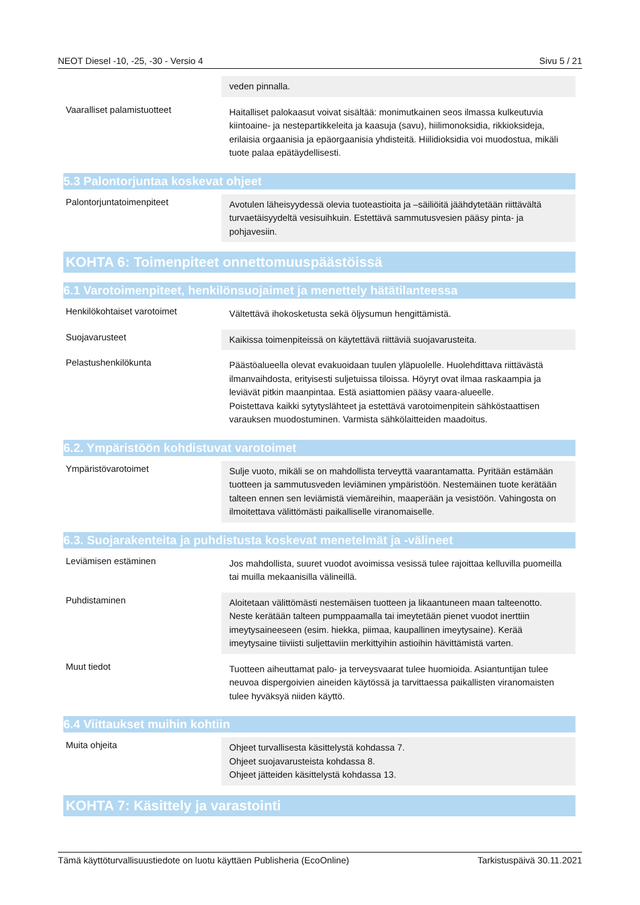NEOT Diesel -10, -25, -30 - Versio 4 Sivu 5 / 21
veden pinnalla.
Vaaralliset palamistuotteet
Haitalliset palokaasut voivat sisältää: monimutkainen seos ilmassa kulkeutuvia kiintoaine- ja nestepartikkeleita ja kaasuja (savu), hiilimonoksidia, rikkioksideja, erilaisia orgaanisia ja epäorgaanisia yhdisteitä. Hiilidioksidia voi muodostua, mikäli tuote palaa epätäydellisesti.
5.3 Palontorjuntaa koskevat ohjeet
Palontorjuntatoimenpiteet
Avotulen läheisyydessä olevia tuoteastioita ja –säiliöitä jäähdytetään riittävältä turvaetäisyydeltä vesisuihkuin. Estettävä sammutusvesien pääsy pinta- ja pohjavesiin.
KOHTA 6: Toimenpiteet onnettomuuspäästöissä
6.1 Varotoimenpiteet, henkilönsuojaimet ja menettely hätätilanteessa
Henkilökohtaiset varotoimet
Vältettävä ihokosketusta sekä öljysumun hengittämistä.
Suojavarusteet
Kaikissa toimenpiteissä on käytettävä riittäviä suojavarusteita.
Pelastushenkilökunta
Päästöalueella olevat evakuoidaan tuulen yläpuolelle. Huolehdittava riittävästä ilmanvaihdosta, erityisesti suljetuissa tiloissa. Höyryt ovat ilmaa raskaampia ja leviävät pitkin maanpintaa. Estä asiattomien pääsy vaara-alueelle.
Poistettava kaikki sytytyslähteet ja estettävä varotoimenpitein sähköstaattisen varauksen muodostuminen. Varmista sähkölaitteiden maadoitus.
6.2. Ympäristöön kohdistuvat varotoimet
Ympäristövarotoimet
Sulje vuoto, mikäli se on mahdollista terveyttä vaarantamatta. Pyritään estämään tuotteen ja sammutusveden leviäminen ympäristöön. Nestemäinen tuote kerätään talteen ennen sen leviämistä viemäreihin, maaperään ja vesistöön. Vahingosta on ilmoitettava välittömästi paikalliselle viranomaiselle.
6.3. Suojarakenteita ja puhdistusta koskevat menetelmät ja -välineet
Leviämisen estäminen
Jos mahdollista, suuret vuodot avoimissa vesissä tulee rajoittaa kelluvilla puomeilla tai muilla mekaanisilla välineillä.
Puhdistaminen
Aloitetaan välittömästi nestemäisen tuotteen ja likaantuneen maan talteenotto. Neste kerätään talteen pumppaamalla tai imeytetään pienet vuodot inerttiin imeytysaineeseen (esim. hiekka, piimaa, kaupallinen imeytysaine). Kerää imeytysaine tiiviisti suljettaviin merkittyihin astioihin hävittämistä varten.
Muut tiedot
Tuotteen aiheuttamat palo- ja terveysvaarat tulee huomioida. Asiantuntijan tulee neuvoa dispergoivien aineiden käytössä ja tarvittaessa paikallisten viranomaisten tulee hyväksyä niiden käyttö.
6.4 Viittaukset muihin kohtiin
Muita ohjeita
Ohjeet turvallisesta käsittelystä kohdassa 7.
Ohjeet suojavarusteista kohdassa 8.
Ohjeet jätteiden käsittelystä kohdassa 13.
KOHTA 7: Käsittely ja varastointi
Tämä käyttöturvallisuustiedote on luotu käyttäen Publisheria (EcoOnline) Tarkistuspäivä 30.11.2021